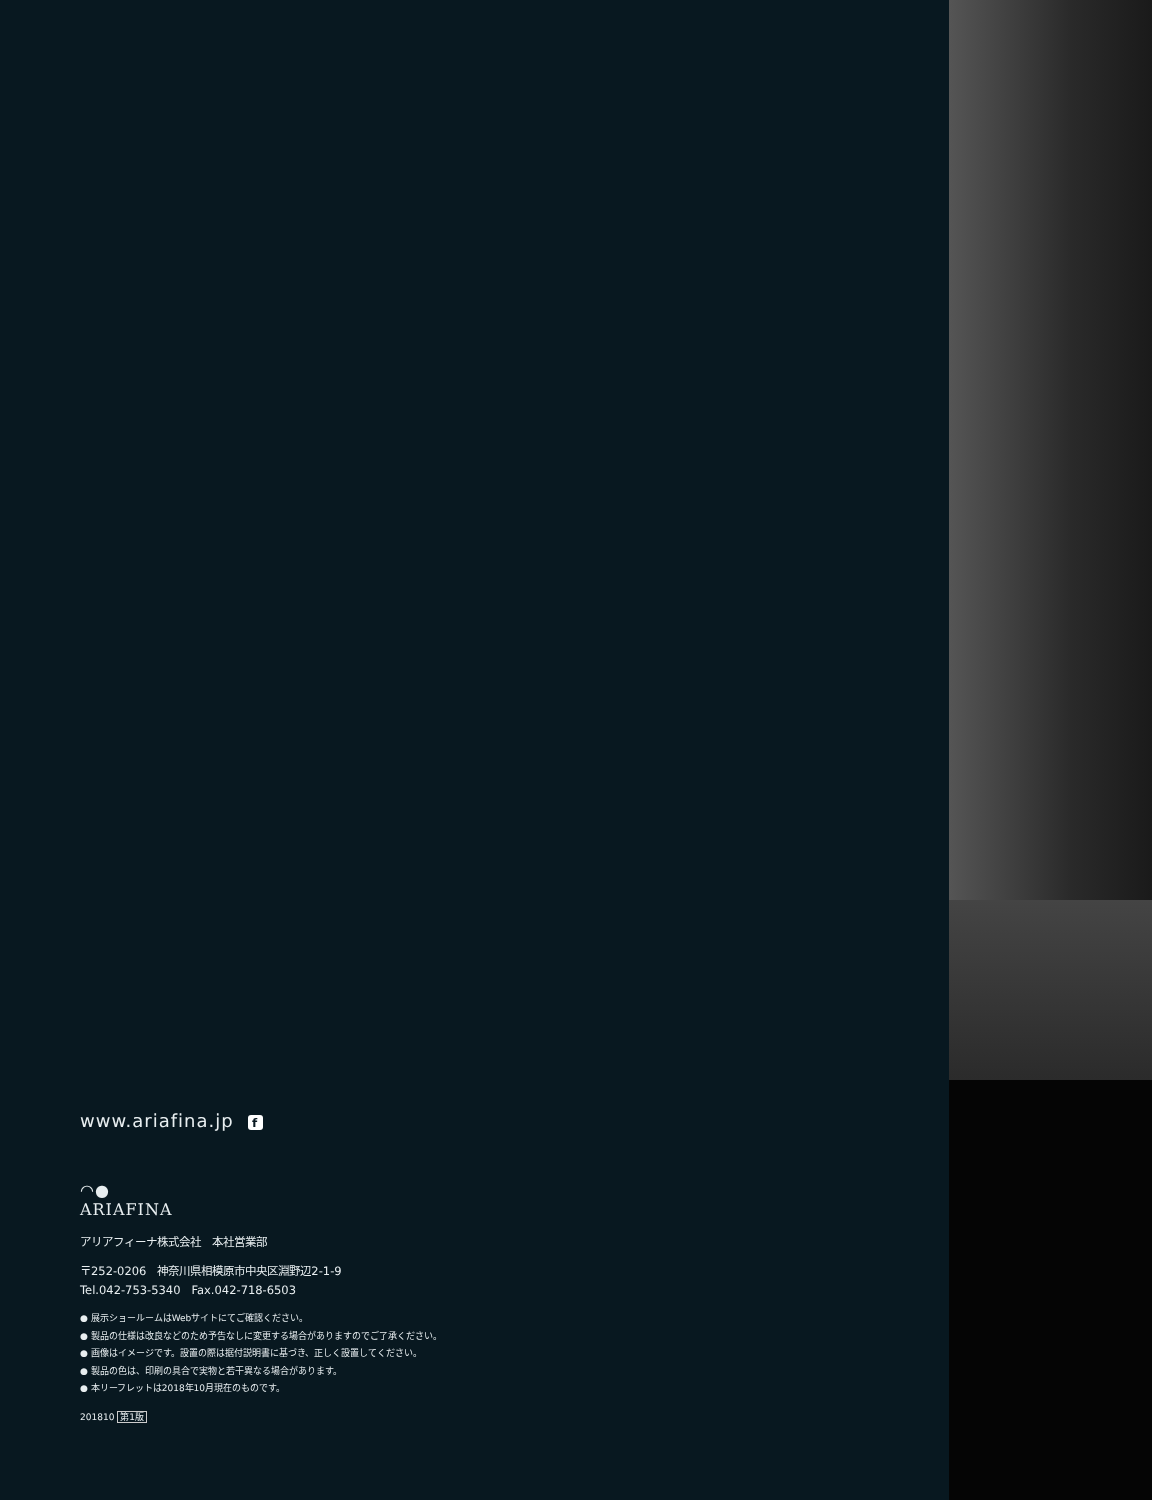www.ariafina.jp f
◠●
ARIAFINA
アリアフィーナ株式会社　本社営業部
〒252-0206　神奈川県相模原市中央区淵野辺2-1-9
Tel.042-753-5340　Fax.042-718-6503
● 展示ショールームはWebサイトにてご確認ください。
● 製品の仕様は改良などのため予告なしに変更する場合がありますのでご了承ください。
● 画像はイメージです。設置の際は据付説明書に基づき、正しく設置してください。
● 製品の色は、印刷の具合で実物と若干異なる場合があります。
● 本リーフレットは2018年10月現在のものです。
201810 第1版